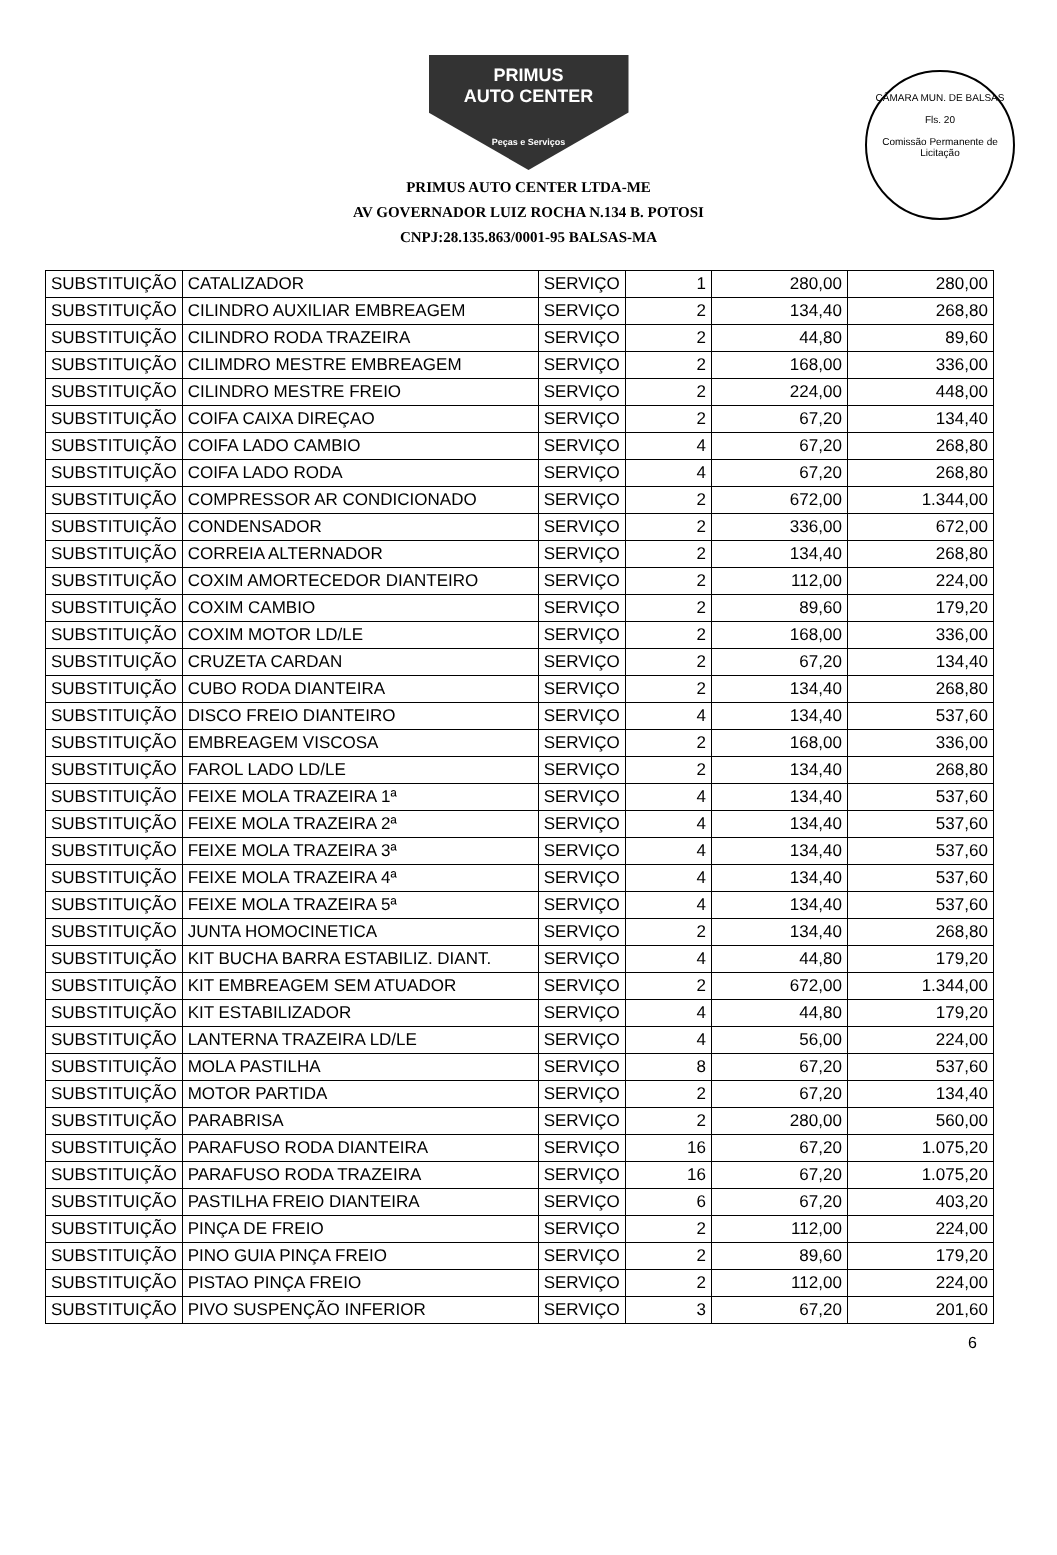CÂMARA MUN. DE BALSAS
Fls. 20
Comissão Permanente de Licitação
PRIMUS
AUTO CENTER
Peças e Serviços
PRIMUS AUTO CENTER LTDA-ME
AV GOVERNADOR LUIZ ROCHA N.134 B. POTOSI
CNPJ:28.135.863/0001-95 BALSAS-MA
| SUBSTITUIÇÃO | CATALIZADOR | SERVIÇO | 1 | 280,00 | 280,00 |
| SUBSTITUIÇÃO | CILINDRO AUXILIAR EMBREAGEM | SERVIÇO | 2 | 134,40 | 268,80 |
| SUBSTITUIÇÃO | CILINDRO RODA TRAZEIRA | SERVIÇO | 2 | 44,80 | 89,60 |
| SUBSTITUIÇÃO | CILIMDRO MESTRE EMBREAGEM | SERVIÇO | 2 | 168,00 | 336,00 |
| SUBSTITUIÇÃO | CILINDRO MESTRE FREIO | SERVIÇO | 2 | 224,00 | 448,00 |
| SUBSTITUIÇÃO | COIFA CAIXA DIREÇAO | SERVIÇO | 2 | 67,20 | 134,40 |
| SUBSTITUIÇÃO | COIFA LADO CAMBIO | SERVIÇO | 4 | 67,20 | 268,80 |
| SUBSTITUIÇÃO | COIFA LADO RODA | SERVIÇO | 4 | 67,20 | 268,80 |
| SUBSTITUIÇÃO | COMPRESSOR AR CONDICIONADO | SERVIÇO | 2 | 672,00 | 1.344,00 |
| SUBSTITUIÇÃO | CONDENSADOR | SERVIÇO | 2 | 336,00 | 672,00 |
| SUBSTITUIÇÃO | CORREIA ALTERNADOR | SERVIÇO | 2 | 134,40 | 268,80 |
| SUBSTITUIÇÃO | COXIM AMORTECEDOR DIANTEIRO | SERVIÇO | 2 | 112,00 | 224,00 |
| SUBSTITUIÇÃO | COXIM CAMBIO | SERVIÇO | 2 | 89,60 | 179,20 |
| SUBSTITUIÇÃO | COXIM MOTOR LD/LE | SERVIÇO | 2 | 168,00 | 336,00 |
| SUBSTITUIÇÃO | CRUZETA CARDAN | SERVIÇO | 2 | 67,20 | 134,40 |
| SUBSTITUIÇÃO | CUBO RODA DIANTEIRA | SERVIÇO | 2 | 134,40 | 268,80 |
| SUBSTITUIÇÃO | DISCO FREIO DIANTEIRO | SERVIÇO | 4 | 134,40 | 537,60 |
| SUBSTITUIÇÃO | EMBREAGEM VISCOSA | SERVIÇO | 2 | 168,00 | 336,00 |
| SUBSTITUIÇÃO | FAROL LADO LD/LE | SERVIÇO | 2 | 134,40 | 268,80 |
| SUBSTITUIÇÃO | FEIXE MOLA TRAZEIRA 1ª | SERVIÇO | 4 | 134,40 | 537,60 |
| SUBSTITUIÇÃO | FEIXE MOLA TRAZEIRA 2ª | SERVIÇO | 4 | 134,40 | 537,60 |
| SUBSTITUIÇÃO | FEIXE MOLA TRAZEIRA 3ª | SERVIÇO | 4 | 134,40 | 537,60 |
| SUBSTITUIÇÃO | FEIXE MOLA TRAZEIRA 4ª | SERVIÇO | 4 | 134,40 | 537,60 |
| SUBSTITUIÇÃO | FEIXE MOLA TRAZEIRA 5ª | SERVIÇO | 4 | 134,40 | 537,60 |
| SUBSTITUIÇÃO | JUNTA HOMOCINETICA | SERVIÇO | 2 | 134,40 | 268,80 |
| SUBSTITUIÇÃO | KIT BUCHA BARRA ESTABILIZ. DIANT. | SERVIÇO | 4 | 44,80 | 179,20 |
| SUBSTITUIÇÃO | KIT EMBREAGEM SEM ATUADOR | SERVIÇO | 2 | 672,00 | 1.344,00 |
| SUBSTITUIÇÃO | KIT ESTABILIZADOR | SERVIÇO | 4 | 44,80 | 179,20 |
| SUBSTITUIÇÃO | LANTERNA TRAZEIRA LD/LE | SERVIÇO | 4 | 56,00 | 224,00 |
| SUBSTITUIÇÃO | MOLA PASTILHA | SERVIÇO | 8 | 67,20 | 537,60 |
| SUBSTITUIÇÃO | MOTOR PARTIDA | SERVIÇO | 2 | 67,20 | 134,40 |
| SUBSTITUIÇÃO | PARABRISA | SERVIÇO | 2 | 280,00 | 560,00 |
| SUBSTITUIÇÃO | PARAFUSO RODA DIANTEIRA | SERVIÇO | 16 | 67,20 | 1.075,20 |
| SUBSTITUIÇÃO | PARAFUSO RODA TRAZEIRA | SERVIÇO | 16 | 67,20 | 1.075,20 |
| SUBSTITUIÇÃO | PASTILHA FREIO DIANTEIRA | SERVIÇO | 6 | 67,20 | 403,20 |
| SUBSTITUIÇÃO | PINÇA DE FREIO | SERVIÇO | 2 | 112,00 | 224,00 |
| SUBSTITUIÇÃO | PINO GUIA PINÇA FREIO | SERVIÇO | 2 | 89,60 | 179,20 |
| SUBSTITUIÇÃO | PISTAO PINÇA FREIO | SERVIÇO | 2 | 112,00 | 224,00 |
| SUBSTITUIÇÃO | PIVO SUSPENÇÃO INFERIOR | SERVIÇO | 3 | 67,20 | 201,60 |
6